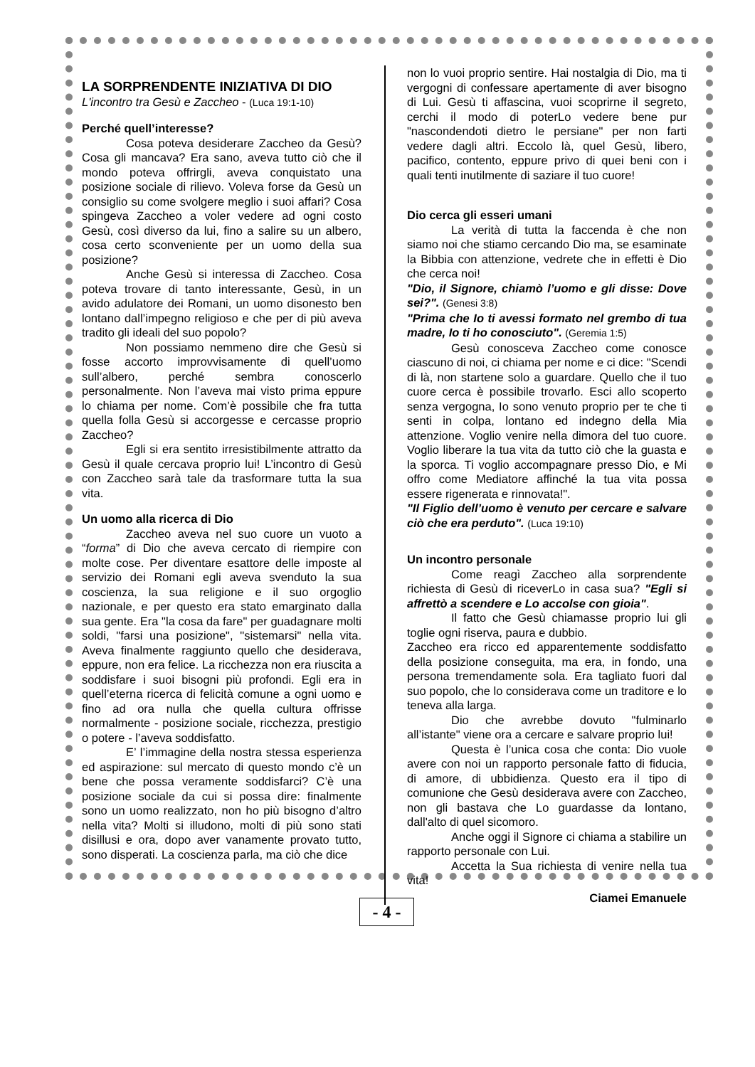LA SORPRENDENTE INIZIATIVA DI DIO
L'incontro tra Gesù e Zaccheo - (Luca 19:1-10)
Perché quell’interesse?
Cosa poteva desiderare Zaccheo da Gesù? Cosa gli mancava? Era sano, aveva tutto ciò che il mondo poteva offrirgli, aveva conquistato una posizione sociale di rilievo. Voleva forse da Gesù un consiglio su come svolgere meglio i suoi affari? Cosa spingeva Zaccheo a voler vedere ad ogni costo Gesù, così diverso da lui, fino a salire su un albero, cosa certo sconveniente per un uomo della sua posizione?
Anche Gesù si interessa di Zaccheo. Cosa poteva trovare di tanto interessante, Gesù, in un avido adulatore dei Romani, un uomo disonesto ben lontano dall’impegno religioso e che per di più aveva tradito gli ideali del suo popolo?
Non possiamo nemmeno dire che Gesù si fosse accorto improvvisamente di quell’uomo sull’albero, perché sembra conoscerlo personalmente. Non l’aveva mai visto prima eppure lo chiama per nome. Com’è possibile che fra tutta quella folla Gesù si accorgesse e cercasse proprio Zaccheo?
Egli si era sentito irresistibilmente attratto da Gesù il quale cercava proprio lui! L’incontro di Gesù con Zaccheo sarà tale da trasformare tutta la sua vita.
Un uomo alla ricerca di Dio
Zaccheo aveva nel suo cuore un vuoto a “forma” di Dio che aveva cercato di riempire con molte cose. Per diventare esattore delle imposte al servizio dei Romani egli aveva svenduto la sua coscienza, la sua religione e il suo orgoglio nazionale, e per questo era stato emarginato dalla sua gente. Era "la cosa da fare" per guadagnare molti soldi, "farsi una posizione", "sistemarsi" nella vita. Aveva finalmente raggiunto quello che desiderava, eppure, non era felice. La ricchezza non era riuscita a soddisfare i suoi bisogni più profondi. Egli era in quell’eterna ricerca di felicità comune a ogni uomo e fino ad ora nulla che quella cultura offrisse normalmente - posizione sociale, ricchezza, prestigio o potere - l’aveva soddisfatto.
E’ l’immagine della nostra stessa esperienza ed aspirazione: sul mercato di questo mondo c’è un bene che possa veramente soddisfarci? C’è una posizione sociale da cui si possa dire: finalmente sono un uomo realizzato, non ho più bisogno d’altro nella vita? Molti si illudono, molti di più sono stati disillusi e ora, dopo aver vanamente provato tutto, sono disperati. La coscienza parla, ma ciò che dice
non lo vuoi proprio sentire. Hai nostalgia di Dio, ma ti vergogni di confessare apertamente di aver bisogno di Lui. Gesù ti affascina, vuoi scoprirne il segreto, cerchi il modo di poterLo vedere bene pur "nascondendoti dietro le persiane" per non farti vedere dagli altri. Eccolo là, quel Gesù, libero, pacifico, contento, eppure privo di quei beni con i quali tenti inutilmente di saziare il tuo cuore!
Dio cerca gli esseri umani
La verità di tutta la faccenda è che non siamo noi che stiamo cercando Dio ma, se esaminate la Bibbia con attenzione, vedrete che in effetti è Dio che cerca noi!
"Dio, il Signore, chiamò l’uomo e gli disse: Dove sei?". (Genesi 3:8)
"Prima che Io ti avessi formato nel grembo di tua madre, Io ti ho conosciuto". (Geremia 1:5)
Gesù conosceva Zaccheo come conosce ciascuno di noi, ci chiama per nome e ci dice: "Scendi di là, non startene solo a guardare. Quello che il tuo cuore cerca è possibile trovarlo. Esci allo scoperto senza vergogna, Io sono venuto proprio per te che ti senti in colpa, lontano ed indegno della Mia attenzione. Voglio venire nella dimora del tuo cuore. Voglio liberare la tua vita da tutto ciò che la guasta e la sporca. Ti voglio accompagnare presso Dio, e Mi offro come Mediatore affinché la tua vita possa essere rigenerata e rinnovata!".
"Il Figlio dell’uomo è venuto per cercare e salvare ciò che era perduto". (Luca 19:10)
Un incontro personale
Come reagì Zaccheo alla sorprendente richiesta di Gesù di riceverLo in casa sua? "Egli si affrettò a scendere e Lo accolse con gioia".
Il fatto che Gesù chiamasse proprio lui gli toglie ogni riserva, paura e dubbio.
Zaccheo era ricco ed apparentemente soddisfatto della posizione conseguita, ma era, in fondo, una persona tremendamente sola. Era tagliato fuori dal suo popolo, che lo considerava come un traditore e lo teneva alla larga.
Dio che avrebbe dovuto "fulminarlo all’istante" viene ora a cercare e salvare proprio lui!
Questa è l’unica cosa che conta: Dio vuole avere con noi un rapporto personale fatto di fiducia, di amore, di ubbidienza. Questo era il tipo di comunione che Gesù desiderava avere con Zaccheo, non gli bastava che Lo guardasse da lontano, dall'alto di quel sicomoro.
Anche oggi il Signore ci chiama a stabilire un rapporto personale con Lui.
Accetta la Sua richiesta di venire nella tua vita!
Ciamei Emanuele
- 4 -